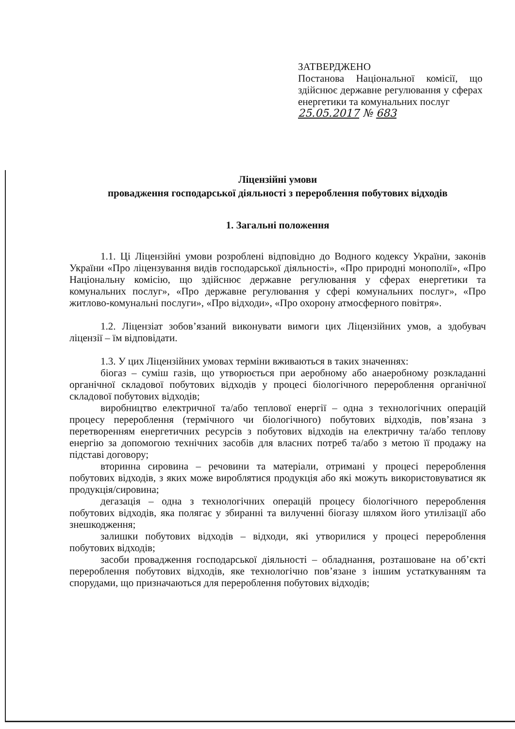ЗАТВЕРДЖЕНО
Постанова Національної комісії, що здійснює державне регулювання у сферах енергетики та комунальних послуг
25.05.2017 № 683
Ліцензійні умови
провадження господарської діяльності з перероблення побутових відходів
1. Загальні положення
1.1. Ці Ліцензійні умови розроблені відповідно до Водного кодексу України, законів України «Про ліцензування видів господарської діяльності», «Про природні монополії», «Про Національну комісію, що здійснює державне регулювання у сферах енергетики та комунальних послуг», «Про державне регулювання у сфері комунальних послуг», «Про житлово-комунальні послуги», «Про відходи», «Про охорону атмосферного повітря».
1.2. Ліцензіат зобов’язаний виконувати вимоги цих Ліцензійних умов, а здобувач ліцензії – їм відповідати.
1.3. У цих Ліцензійних умовах терміни вживаються в таких значеннях:
біогаз – суміш газів, що утворюється при аеробному або анаеробному розкладанні органічної складової побутових відходів у процесі біологічного перероблення органічної складової побутових відходів;
виробництво електричної та/або теплової енергії – одна з технологічних операцій процесу перероблення (термічного чи біологічного) побутових відходів, пов’язана з перетворенням енергетичних ресурсів з побутових відходів на електричну та/або теплову енергію за допомогою технічних засобів для власних потреб та/або з метою її продажу на підставі договору;
вторинна сировина – речовини та матеріали, отримані у процесі перероблення побутових відходів, з яких може вироблятися продукція або які можуть використовуватися як продукція/сировина;
дегазація – одна з технологічних операцій процесу біологічного перероблення побутових відходів, яка полягає у збиранні та вилученні біогазу шляхом його утилізації або знешкодження;
залишки побутових відходів – відходи, які утворилися у процесі перероблення побутових відходів;
засоби провадження господарської діяльності – обладнання, розташоване на об’єкті перероблення побутових відходів, яке технологічно пов’язане з іншим устаткуванням та спорудами, що призначаються для перероблення побутових відходів;